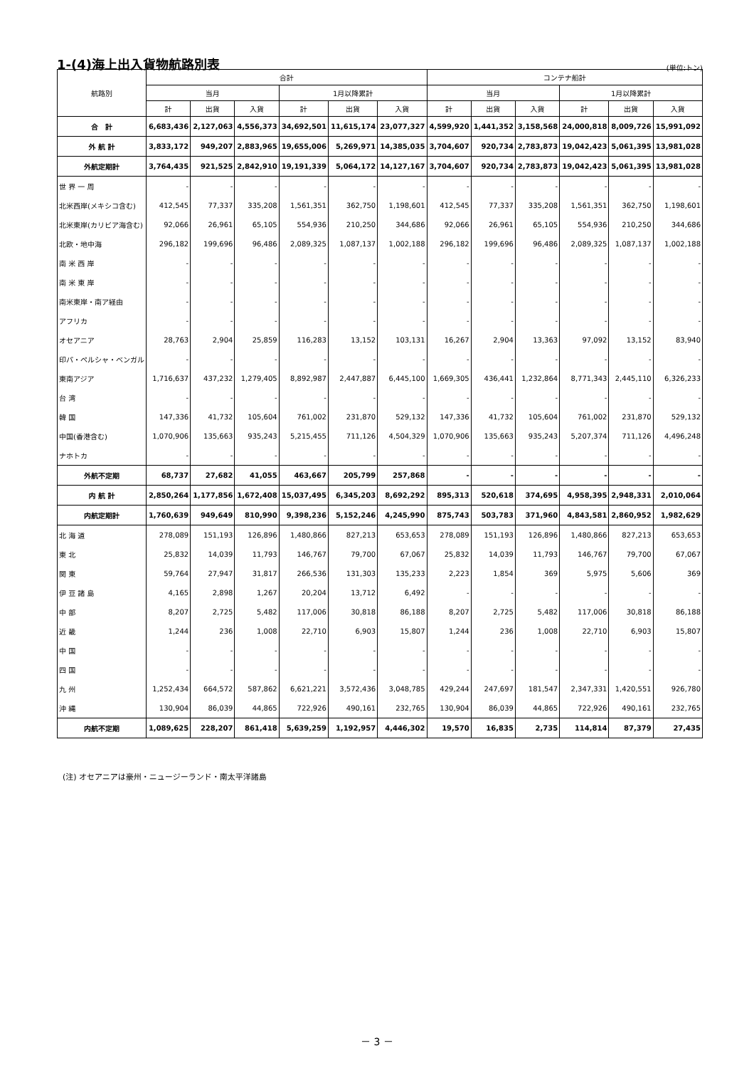1-(4)海上出入貨物航路別表
(単位:トン)
| 航路別 | 合計 | | | | | | コンテナ船計 | | | | | |
| --- | --- | --- | --- | --- | --- | --- | --- | --- | --- | --- | --- | --- |
| | 当月 | | | 1月以降累計 | | | 当月 | | | 1月以降累計 | | |
| | 計 | 出貨 | 入貨 | 計 | 出貨 | 入貨 | 計 | 出貨 | 入貨 | 計 | 出貨 | 入貨 |
| 合 計 | 6,683,436 | 2,127,063 | 4,556,373 | 34,692,501 | 11,615,174 | 23,077,327 | 4,599,920 | 1,441,352 | 3,158,568 | 24,000,818 | 8,009,726 | 15,991,092 |
| 外 航 計 | 3,833,172 | 949,207 | 2,883,965 | 19,655,006 | 5,269,971 | 14,385,035 | 3,704,607 | 920,734 | 2,783,873 | 19,042,423 | 5,061,395 | 13,981,028 |
| 外航定期計 | 3,764,435 | 921,525 | 2,842,910 | 19,191,339 | 5,064,172 | 14,127,167 | 3,704,607 | 920,734 | 2,783,873 | 19,042,423 | 5,061,395 | 13,981,028 |
| 世 界 一 周 | - | - | - | - | - | - | - | - | - | - | - | - |
| 北米西岸(メキシコ含む) | 412,545 | 77,337 | 335,208 | 1,561,351 | 362,750 | 1,198,601 | 412,545 | 77,337 | 335,208 | 1,561,351 | 362,750 | 1,198,601 |
| 北米東岸(カリビア海含む) | 92,066 | 26,961 | 65,105 | 554,936 | 210,250 | 344,686 | 92,066 | 26,961 | 65,105 | 554,936 | 210,250 | 344,686 |
| 北欧・地中海 | 296,182 | 199,696 | 96,486 | 2,089,325 | 1,087,137 | 1,002,188 | 296,182 | 199,696 | 96,486 | 2,089,325 | 1,087,137 | 1,002,188 |
| 南 米 西 岸 | - | - | - | - | - | - | - | - | - | - | - | - |
| 南 米 東 岸 | - | - | - | - | - | - | - | - | - | - | - | - |
| 南米東岸・南ア経由 | - | - | - | - | - | - | - | - | - | - | - | - |
| アフリカ | - | - | - | - | - | - | - | - | - | - | - | - |
| オセアニア | 28,763 | 2,904 | 25,859 | 116,283 | 13,152 | 103,131 | 16,267 | 2,904 | 13,363 | 97,092 | 13,152 | 83,940 |
| 印パ・ペルシャ・ベンガル | - | - | - | - | - | - | - | - | - | - | - | - |
| 東南アジア | 1,716,637 | 437,232 | 1,279,405 | 8,892,987 | 2,447,887 | 6,445,100 | 1,669,305 | 436,441 | 1,232,864 | 8,771,343 | 2,445,110 | 6,326,233 |
| 台 湾 | - | - | - | - | - | - | - | - | - | - | - | - |
| 韓 国 | 147,336 | 41,732 | 105,604 | 761,002 | 231,870 | 529,132 | 147,336 | 41,732 | 105,604 | 761,002 | 231,870 | 529,132 |
| 中国(香港含む) | 1,070,906 | 135,663 | 935,243 | 5,215,455 | 711,126 | 4,504,329 | 1,070,906 | 135,663 | 935,243 | 5,207,374 | 711,126 | 4,496,248 |
| ナホトカ | - | - | - | - | - | - | - | - | - | - | - | - |
| 外航不定期 | 68,737 | 27,682 | 41,055 | 463,667 | 205,799 | 257,868 | - | - | - | - | - | - |
| 内 航 計 | 2,850,264 | 1,177,856 | 1,672,408 | 15,037,495 | 6,345,203 | 8,692,292 | 895,313 | 520,618 | 374,695 | 4,958,395 | 2,948,331 | 2,010,064 |
| 内航定期計 | 1,760,639 | 949,649 | 810,990 | 9,398,236 | 5,152,246 | 4,245,990 | 875,743 | 503,783 | 371,960 | 4,843,581 | 2,860,952 | 1,982,629 |
| 北 海 道 | 278,089 | 151,193 | 126,896 | 1,480,866 | 827,213 | 653,653 | 278,089 | 151,193 | 126,896 | 1,480,866 | 827,213 | 653,653 |
| 東 北 | 25,832 | 14,039 | 11,793 | 146,767 | 79,700 | 67,067 | 25,832 | 14,039 | 11,793 | 146,767 | 79,700 | 67,067 |
| 関 東 | 59,764 | 27,947 | 31,817 | 266,536 | 131,303 | 135,233 | 2,223 | 1,854 | 369 | 5,975 | 5,606 | 369 |
| 伊 豆 諸 島 | 4,165 | 2,898 | 1,267 | 20,204 | 13,712 | 6,492 | - | - | - | - | - | - |
| 中 部 | 8,207 | 2,725 | 5,482 | 117,006 | 30,818 | 86,188 | 8,207 | 2,725 | 5,482 | 117,006 | 30,818 | 86,188 |
| 近 畿 | 1,244 | 236 | 1,008 | 22,710 | 6,903 | 15,807 | 1,244 | 236 | 1,008 | 22,710 | 6,903 | 15,807 |
| 中 国 | - | - | - | - | - | - | - | - | - | - | - | - |
| 四 国 | - | - | - | - | - | - | - | - | - | - | - | - |
| 九 州 | 1,252,434 | 664,572 | 587,862 | 6,621,221 | 3,572,436 | 3,048,785 | 429,244 | 247,697 | 181,547 | 2,347,331 | 1,420,551 | 926,780 |
| 沖 縄 | 130,904 | 86,039 | 44,865 | 722,926 | 490,161 | 232,765 | 130,904 | 86,039 | 44,865 | 722,926 | 490,161 | 232,765 |
| 内航不定期 | 1,089,625 | 228,207 | 861,418 | 5,639,259 | 1,192,957 | 4,446,302 | 19,570 | 16,835 | 2,735 | 114,814 | 87,379 | 27,435 |
(注) オセアニアは豪州・ニュージーランド・南太平洋諸島
－ 3 －